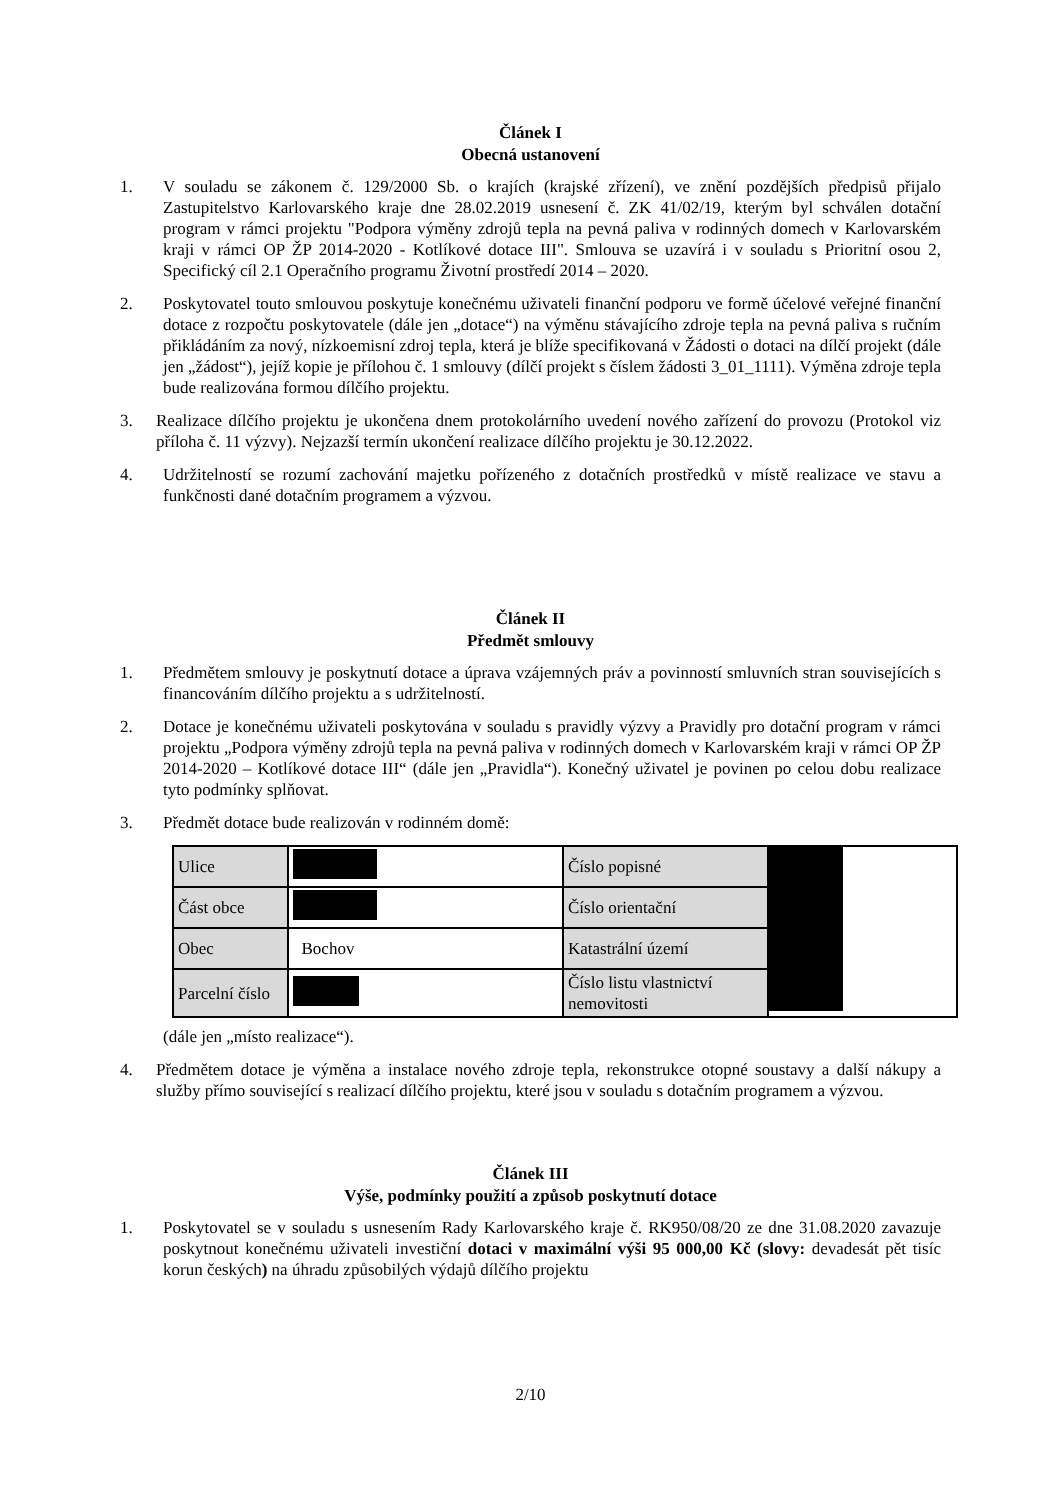Článek I
Obecná ustanovení
1. V souladu se zákonem č. 129/2000 Sb. o krajích (krajské zřízení), ve znění pozdějších předpisů přijalo Zastupitelstvo Karlovarského kraje dne 28.02.2019 usnesení č. ZK 41/02/19, kterým byl schválen dotační program v rámci projektu "Podpora výměny zdrojů tepla na pevná paliva v rodinných domech v Karlovarském kraji v rámci OP ŽP 2014-2020 - Kotlíkové dotace III". Smlouva se uzavírá i v souladu s Prioritní osou 2, Specifický cíl 2.1 Operačního programu Životní prostředí 2014 – 2020.
2. Poskytovatel touto smlouvou poskytuje konečnému uživateli finanční podporu ve formě účelové veřejné finanční dotace z rozpočtu poskytovatele (dále jen „dotace“) na výměnu stávajícího zdroje tepla na pevná paliva s ručním přikládáním za nový, nízkoemisní zdroj tepla, která je blíže specifikovaná v Žádosti o dotaci na dílčí projekt (dále jen „žádost“), jejíž kopie je přílohou č. 1 smlouvy (dílčí projekt s číslem žádosti 3_01_1111). Výměna zdroje tepla bude realizována formou dílčího projektu.
3. Realizace dílčího projektu je ukončena dnem protokolárního uvedení nového zařízení do provozu (Protokol viz příloha č. 11 výzvy). Nejzazší termín ukončení realizace dílčího projektu je 30.12.2022.
4. Udržitelností se rozumí zachování majetku pořízeného z dotačních prostředků v místě realizace ve stavu a funkčnosti dané dotačním programem a výzvou.
Článek II
Předmět smlouvy
1. Předmětem smlouvy je poskytnutí dotace a úprava vzájemných práv a povinností smluvních stran souvisejících s financováním dílčího projektu a s udržitelností.
2. Dotace je konečnému uživateli poskytována v souladu s pravidly výzvy a Pravidly pro dotační program v rámci projektu „Podpora výměny zdrojů tepla na pevná paliva v rodinných domech v Karlovarském kraji v rámci OP ŽP 2014-2020 – Kotlíkové dotace III“ (dále jen „Pravidla“). Konečný uživatel je povinen po celou dobu realizace tyto podmínky splňovat.
3. Předmět dotace bude realizován v rodinném domě:
| Ulice | | Číslo popisné | |
| Část obce | | Číslo orientační | |
| Obec | Bochov | Katastrální území | |
| Parcelní číslo | | Číslo listu vlastnictví nemovitosti | |
(dále jen „místo realizace“).
4. Předmětem dotace je výměna a instalace nového zdroje tepla, rekonstrukce otopné soustavy a další nákupy a služby přímo související s realizací dílčího projektu, které jsou v souladu s dotačním programem a výzvou.
Článek III
Výše, podmínky použití a způsob poskytnutí dotace
1. Poskytovatel se v souladu s usnesením Rady Karlovarského kraje č. RK950/08/20 ze dne 31.08.2020 zavazuje poskytnout konečnému uživateli investiční dotaci v maximální výši 95 000,00 Kč (slovy: devadesát pět tisíc korun českých) na úhradu způsobilých výdajů dílčího projektu
2/10